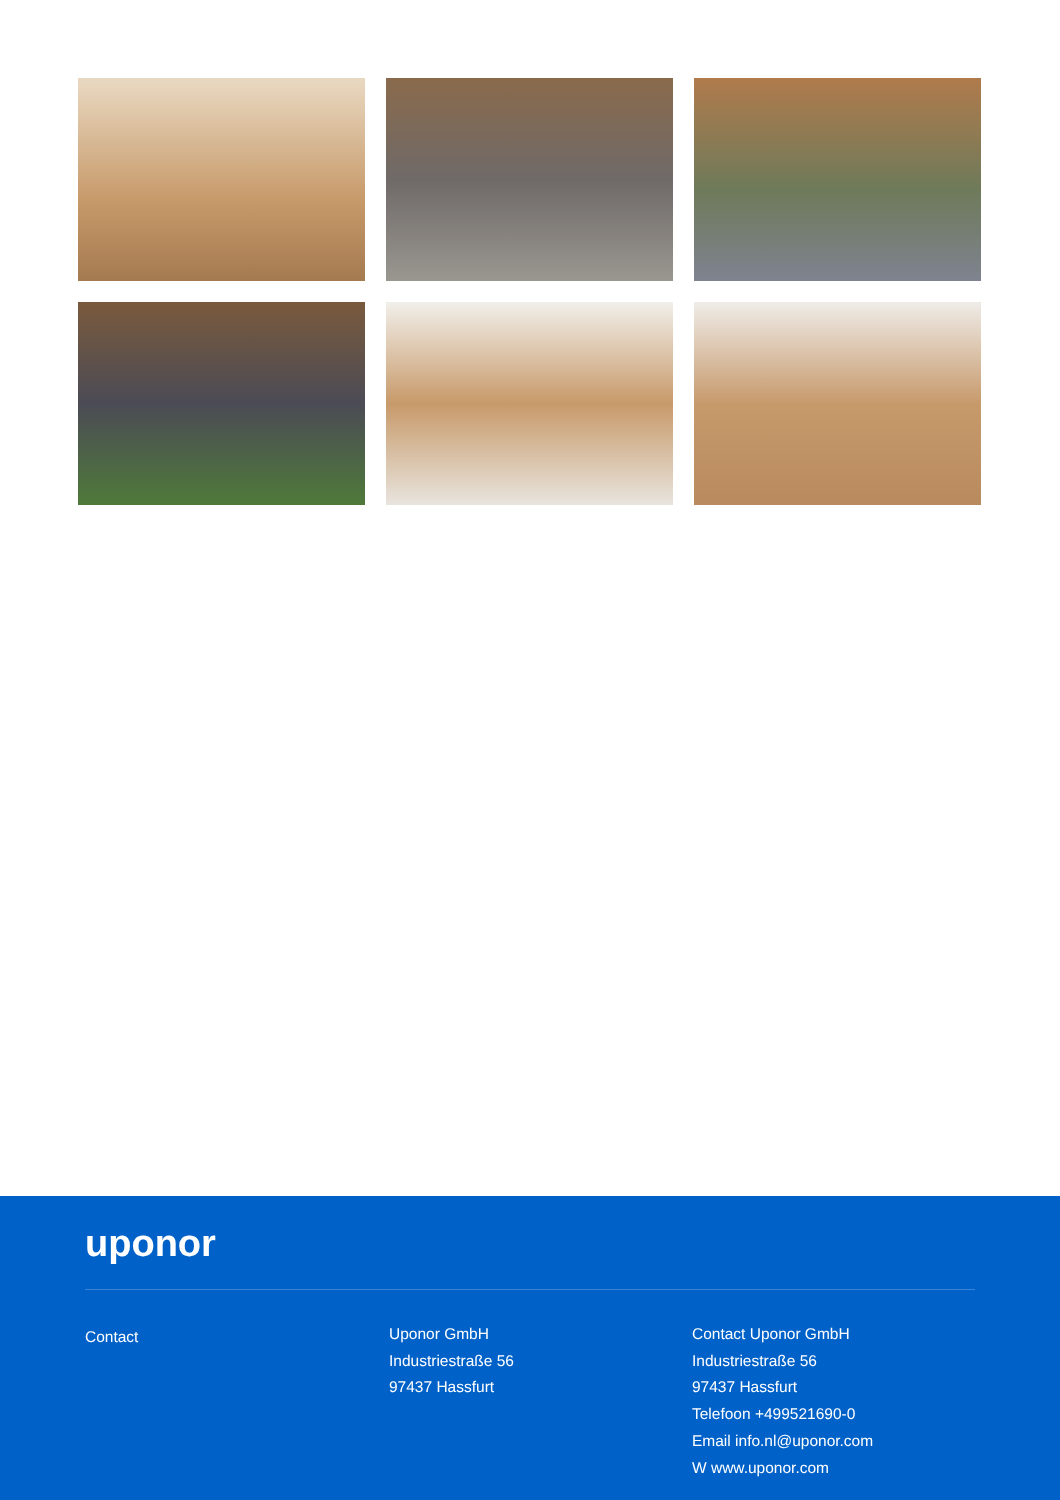uponor
Contact
Uponor GmbH
Industriestraße 56
97437 Hassfurt
Contact Uponor GmbH
Industriestraße 56
97437 Hassfurt
Telefoon +499521690-0
Email info.nl@uponor.com
W www.uponor.com